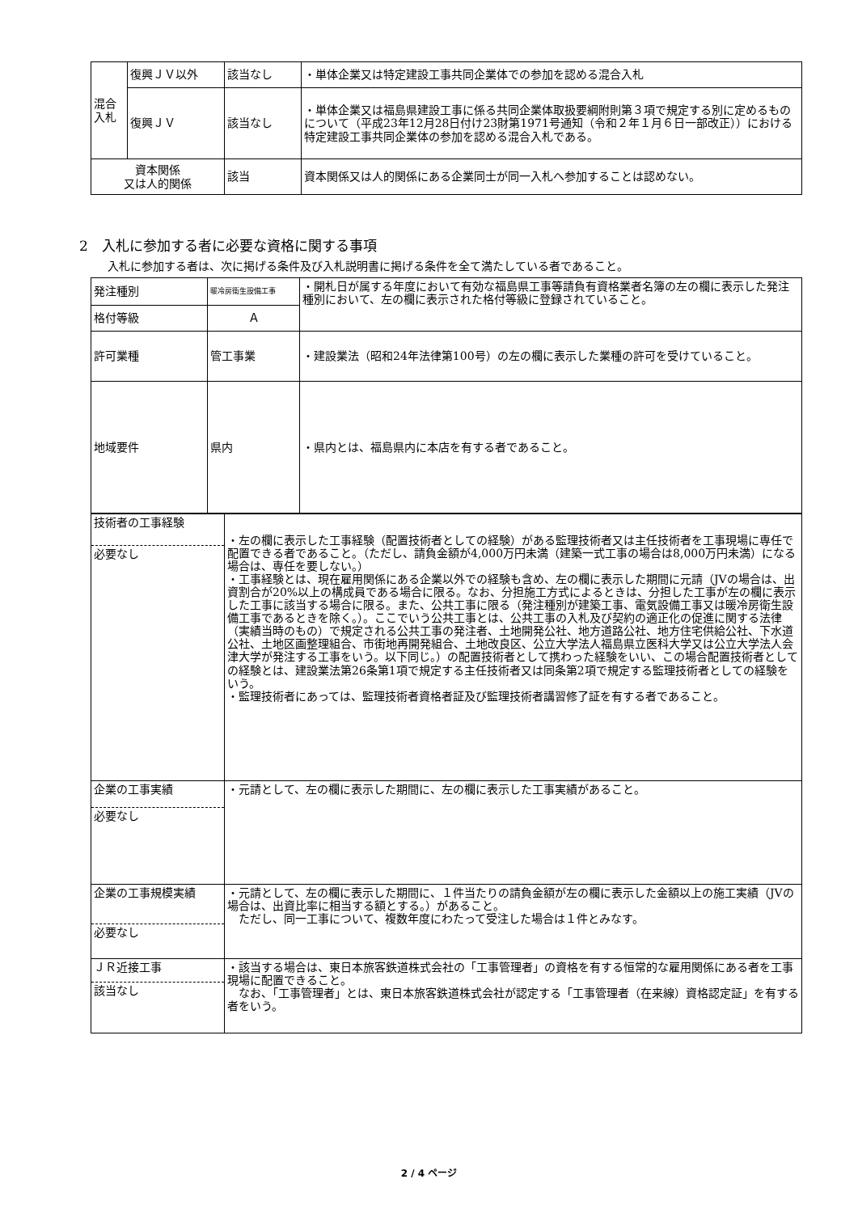| 混合 入札 | 復興ＪＶ以外 | 該当なし | ・単体企業又は特定建設工事共同企業体での参加を認める混合入札 |
| | 復興ＪＶ | 該当なし | ・単体企業又は福島県建設工事に係る共同企業体取扱要綱附則第３項で規定する別に定めるものについて（平成23年12月28日付け23財第1971号通知（令和２年１月６日一部改正））における特定建設工事共同企業体の参加を認める混合入札である。 |
| 資本関係 又は人的関係 | | 該当 | 資本関係又は人的関係にある企業同士が同一入札へ参加することは認めない。 |
2　入札に参加する者に必要な資格に関する事項
入札に参加する者は、次に掲げる条件及び入札説明書に掲げる条件を全て満たしている者であること。
| 発注種別 | 暖冷房衛生設備工事 | ・開札日が属する年度において有効な福島県工事等請負有資格業者名簿の左の欄に表示した発注種別において、左の欄に表示された格付等級に登録されていること。 |
| 格付等級 | Ａ | |
| 許可業種 | 管工事業 | ・建設業法（昭和24年法律第100号）の左の欄に表示した業種の許可を受けていること。 |
| 地域要件 | 県内 | ・県内とは、福島県内に本店を有する者であること。 |
| 技術者の工事経験 必要なし | ・左の欄に表示した工事経験（配置技術者としての経験）がある監理技術者又は主任技術者を工事現場に専任で配置できる者であること。（ただし、請負金額が4,000万円未満（建築一式工事の場合は8,000万円未満）になる場合は、専任を要しない。） ・工事経験とは、現在雇用関係にある企業以外での経験も含め、左の欄に表示した期間に元請（JVの場合は、出資割合が20%以上の構成員である場合に限る。なお、分担施工方式によるときは、分担した工事が左の欄に表示した工事に該当する場合に限る。また、公共工事に限る（発注種別が建築工事、電気設備工事又は暖冷房衛生設備工事であるときを除く。）。ここでいう公共工事とは、公共工事の入札及び契約の適正化の促進に関する法律（実績当時のもの）で規定される公共工事の発注者、土地開発公社、地方道路公社、地方住宅供給公社、下水道公社、土地区画整理組合、市街地再開発組合、土地改良区、公立大学法人福島県立医科大学又は公立大学法人会津大学が発注する工事をいう。以下同じ。）の配置技術者として携わった経験をいい、この場合配置技術者としての経験とは、建設業法第26条第1項で規定する主任技術者又は同条第2項で規定する監理技術者としての経験をいう。 ・監理技術者にあっては、監理技術者資格者証及び監理技術者講習修了証を有する者であること。 |
| 企業の工事実績 必要なし | ・元請として、左の欄に表示した期間に、左の欄に表示した工事実績があること。 |
| 企業の工事規模実績 必要なし | ・元請として、左の欄に表示した期間に、１件当たりの請負金額が左の欄に表示した金額以上の施工実績（JVの場合は、出資比率に相当する額とする。）があること。 ただし、同一工事について、複数年度にわたって受注した場合は１件とみなす。 |
| ＪＲ近接工事 該当なし | ・該当する場合は、東日本旅客鉄道株式会社の「工事管理者」の資格を有する恒常的な雇用関係にある者を工事現場に配置できること。 なお、「工事管理者」とは、東日本旅客鉄道株式会社が認定する「工事管理者（在来線）資格認定証」を有する者をいう。 |
2 / 4 ページ